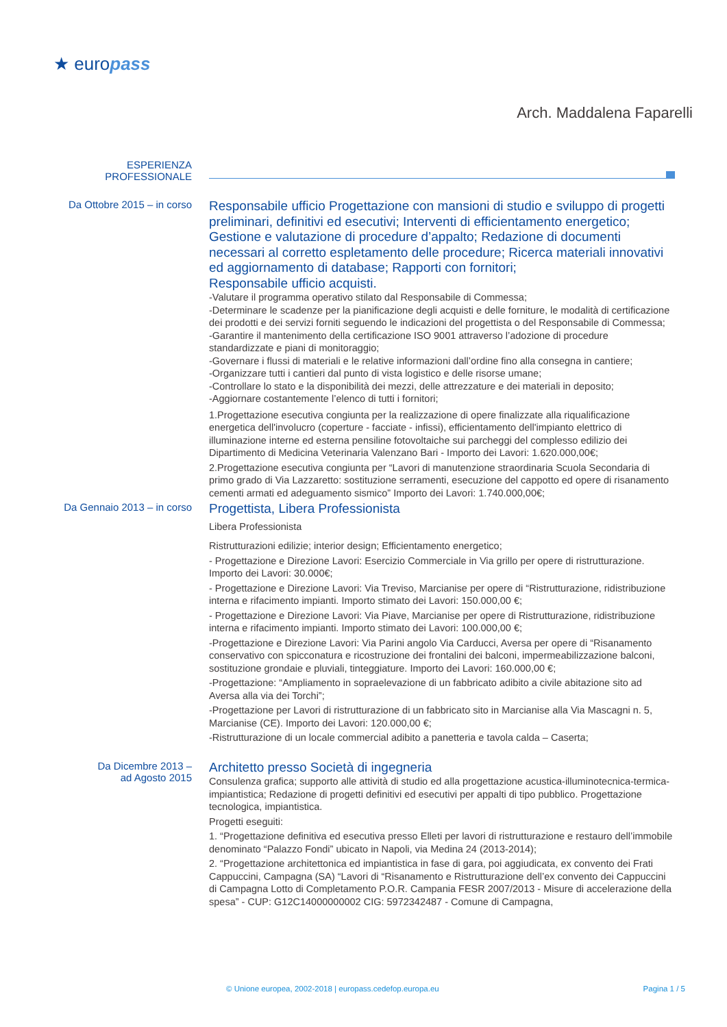★ europass
Arch. Maddalena Faparelli
ESPERIENZA
PROFESSIONALE
Da Ottobre 2015 – in corso
Responsabile ufficio Progettazione con mansioni di studio e sviluppo di progetti preliminari, definitivi ed esecutivi; Interventi di efficientamento energetico; Gestione e valutazione di procedure d’appalto; Redazione di documenti necessari al corretto espletamento delle procedure; Ricerca materiali innovativi ed aggiornamento di database; Rapporti con fornitori;
Responsabile ufficio acquisti.
-Valutare il programma operativo stilato dal Responsabile di Commessa;
-Determinare le scadenze per la pianificazione degli acquisti e delle forniture, le modalità di certificazione dei prodotti e dei servizi forniti seguendo le indicazioni del progettista o del Responsabile di Commessa;
-Garantire il mantenimento della certificazione ISO 9001 attraverso l’adozione di procedure standardizzate e piani di monitoraggio;
-Governare i flussi di materiali e le relative informazioni dall’ordine fino alla consegna in cantiere;
-Organizzare tutti i cantieri dal punto di vista logistico e delle risorse umane;
-Controllare lo stato e la disponibilità dei mezzi, delle attrezzature e dei materiali in deposito;
-Aggiornare costantemente l’elenco di tutti i fornitori;
1.Progettazione esecutiva congiunta per la realizzazione di opere finalizzate alla riqualificazione energetica dell'involucro (coperture - facciate - infissi), efficientamento dell'impianto elettrico di illuminazione interne ed esterna pensiline fotovoltaiche sui parcheggi del complesso edilizio dei Dipartimento di Medicina Veterinaria Valenzano Bari - Importo dei Lavori: 1.620.000,00€;
2.Progettazione esecutiva congiunta per “Lavori di manutenzione straordinaria Scuola Secondaria di primo grado di Via Lazzaretto: sostituzione serramenti, esecuzione del cappotto ed opere di risanamento cementi armati ed adeguamento sismico” Importo dei Lavori: 1.740.000,00€;
Da Gennaio 2013 – in corso
Progettista, Libera Professionista
Libera Professionista
Ristrutturazioni edilizie; interior design; Efficientamento energetico;
- Progettazione e Direzione Lavori: Esercizio Commerciale in Via grillo per opere di ristrutturazione. Importo dei Lavori: 30.000€;
- Progettazione e Direzione Lavori: Via Treviso, Marcianise per opere di “Ristrutturazione, ridistribuzione interna e rifacimento impianti. Importo stimato dei Lavori: 150.000,00 €;
- Progettazione e Direzione Lavori: Via Piave, Marcianise per opere di Ristrutturazione, ridistribuzione interna e rifacimento impianti. Importo stimato dei Lavori: 100.000,00 €;
-Progettazione e Direzione Lavori: Via Parini angolo Via Carducci, Aversa per opere di “Risanamento conservativo con spicconatura e ricostruzione dei frontalini dei balconi, impermeabilizzazione balconi, sostituzione grondaie e pluviali, tinteggiature. Importo dei Lavori: 160.000,00 €;
-Progettazione: “Ampliamento in sopraelevazione di un fabbricato adibito a civile abitazione sito ad Aversa alla via dei Torchi”;
-Progettazione per Lavori di ristrutturazione di un fabbricato sito in Marcianise alla Via Mascagni n. 5, Marcianise (CE). Importo dei Lavori: 120.000,00 €;
-Ristrutturazione di un locale commercial adibito a panetteria e tavola calda – Caserta;
Da Dicembre 2013 –
ad Agosto 2015
Architetto presso Società di ingegneria
Consulenza grafica; supporto alle attività di studio ed alla progettazione acustica-illuminotecnica-termica-impiantistica; Redazione di progetti definitivi ed esecutivi per appalti di tipo pubblico. Progettazione tecnologica, impiantistica.
Progetti eseguiti:
1. “Progettazione definitiva ed esecutiva presso Elleti per lavori di ristrutturazione e restauro dell’immobile denominato “Palazzo Fondi” ubicato in Napoli, via Medina 24 (2013-2014);
2. “Progettazione architettonica ed impiantistica in fase di gara, poi aggiudicata, ex convento dei Frati Cappuccini, Campagna (SA) “Lavori di “Risanamento e Ristrutturazione dell’ex convento dei Cappuccini di Campagna Lotto di Completamento P.O.R. Campania FESR 2007/2013 - Misure di accelerazione della spesa” - CUP: G12C14000000002 CIG: 5972342487 - Comune di Campagna,
© Unione europea, 2002-2018 | europass.cedefop.europa.eu Pagina 1 / 5